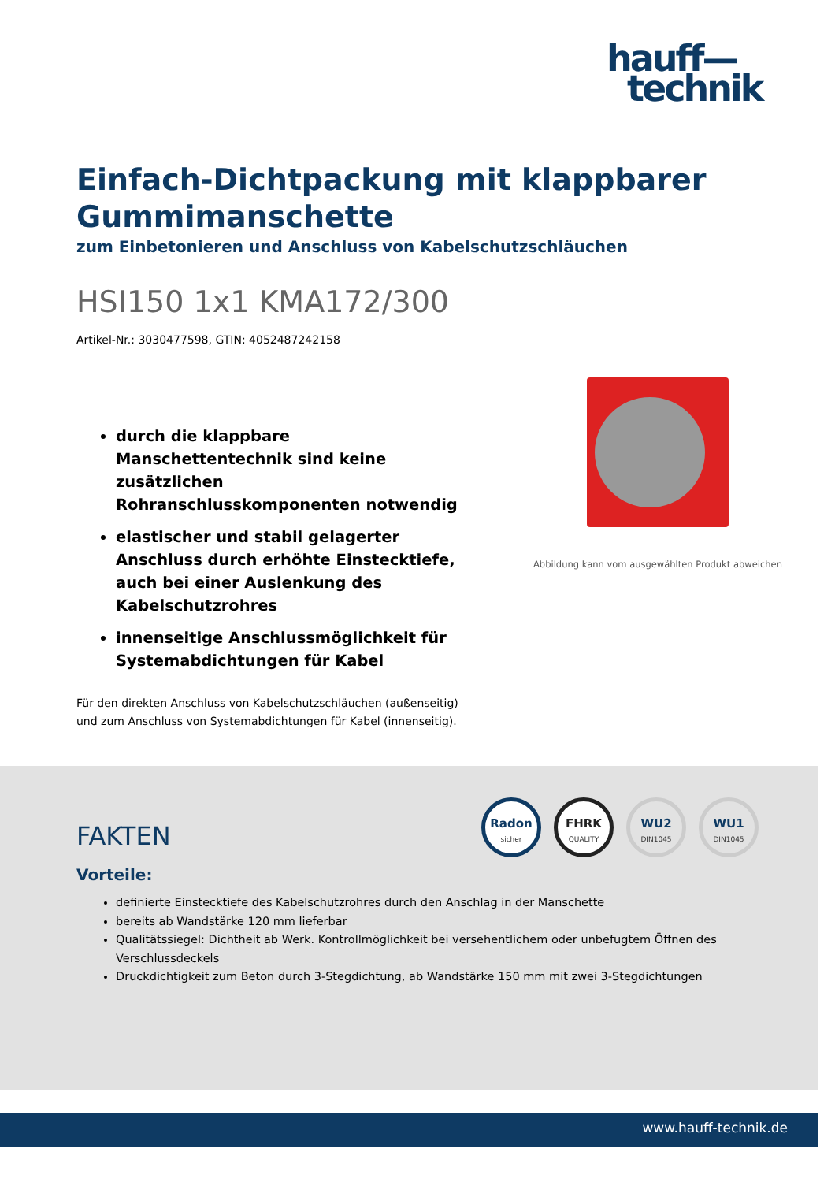hauff—
technik
Einfach-Dichtpackung mit klappbarer Gummimanschette
zum Einbetonieren und Anschluss von Kabelschutzschläuchen
HSI150 1x1 KMA172/300
Artikel-Nr.: 3030477598, GTIN: 4052487242158
durch die klappbare Manschettentechnik sind keine zusätzlichen Rohranschlusskomponenten notwendig
elastischer und stabil gelagerter Anschluss durch erhöhte Einstecktiefe, auch bei einer Auslenkung des Kabelschutzrohres
innenseitige Anschlussmöglichkeit für Systemabdichtungen für Kabel
Für den direkten Anschluss von Kabelschutzschläuchen (außenseitig) und zum Anschluss von Systemabdichtungen für Kabel (innenseitig).
Abbildung kann vom ausgewählten Produkt abweichen
FAKTEN
Radon
sicher
FHRK
QUALITY
WU2
DIN1045
WU1
DIN1045
Vorteile:
definierte Einstecktiefe des Kabelschutzrohres durch den Anschlag in der Manschette
bereits ab Wandstärke 120 mm lieferbar
Qualitätssiegel: Dichtheit ab Werk. Kontrollmöglichkeit bei versehentlichem oder unbefugtem Öffnen des Verschlussdeckels
Druckdichtigkeit zum Beton durch 3-Stegdichtung, ab Wandstärke 150 mm mit zwei 3-Stegdichtungen
www.hauff-technik.de